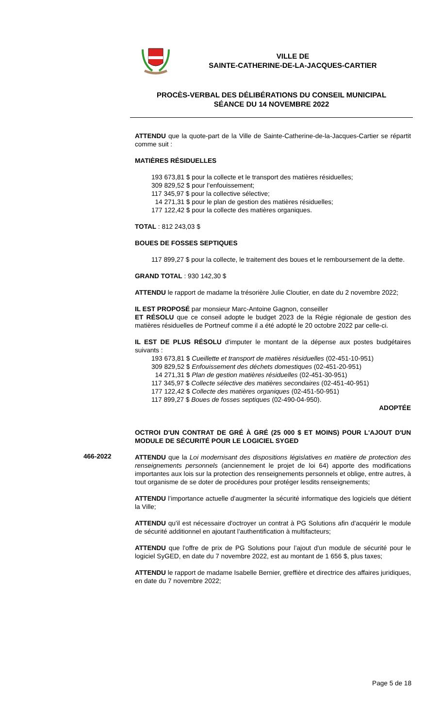VILLE DE
SAINTE-CATHERINE-DE-LA-JACQUES-CARTIER
PROCÈS-VERBAL DES DÉLIBÉRATIONS DU CONSEIL MUNICIPAL
SÉANCE DU 14 NOVEMBRE 2022
ATTENDU que la quote-part de la Ville de Sainte-Catherine-de-la-Jacques-Cartier se répartit comme suit :
MATIÈRES RÉSIDUELLES
193 673,81 $ pour la collecte et le transport des matières résiduelles;
309 829,52 $ pour l’enfouissement;
117 345,97 $ pour la collective sélective;
14 271,31 $ pour le plan de gestion des matières résiduelles;
177 122,42 $ pour la collecte des matières organiques.
TOTAL : 812 243,03 $
BOUES DE FOSSES SEPTIQUES
117 899,27 $ pour la collecte, le traitement des boues et le remboursement de la dette.
GRAND TOTAL : 930 142,30 $
ATTENDU le rapport de madame la trésorière Julie Cloutier, en date du 2 novembre 2022;
IL EST PROPOSÉ par monsieur Marc-Antoine Gagnon, conseiller
ET RÉSOLU que ce conseil adopte le budget 2023 de la Régie régionale de gestion des matières résiduelles de Portneuf comme il a été adopté le 20 octobre 2022 par celle-ci.
IL EST DE PLUS RÉSOLU d'imputer le montant de la dépense aux postes budgétaires suivants :
193 673,81 $ Cueillette et transport de matières résiduelles (02-451-10-951)
309 829,52 $ Enfouissement des déchets domestiques (02-451-20-951)
14 271,31 $ Plan de gestion matières résiduelles (02-451-30-951)
117 345,97 $ Collecte sélective des matières secondaires (02-451-40-951)
177 122,42 $ Collecte des matières organiques (02-451-50-951)
117 899,27 $ Boues de fosses septiques (02-490-04-950).
ADOPTÉE
OCTROI D'UN CONTRAT DE GRÉ À GRÉ (25 000 $ ET MOINS) POUR L'AJOUT D'UN MODULE DE SÉCURITÉ POUR LE LOGICIEL SYGED
ATTENDU que la Loi modernisant des dispositions législatives en matière de protection des renseignements personnels (anciennement le projet de loi 64) apporte des modifications importantes aux lois sur la protection des renseignements personnels et oblige, entre autres, à tout organisme de se doter de procédures pour protéger lesdits renseignements;
ATTENDU l’importance actuelle d'augmenter la sécurité informatique des logiciels que détient la Ville;
ATTENDU qu’il est nécessaire d'octroyer un contrat à PG Solutions afin d'acquérir le module de sécurité additionnel en ajoutant l'authentification à multifacteurs;
ATTENDU que l'offre de prix de PG Solutions pour l’ajout d'un module de sécurité pour le logiciel SyGED, en date du 7 novembre 2022, est au montant de 1 656 $, plus taxes;
ATTENDU le rapport de madame Isabelle Bernier, greffière et directrice des affaires juridiques, en date du 7 novembre 2022;
466-2022
Page 5 de 18